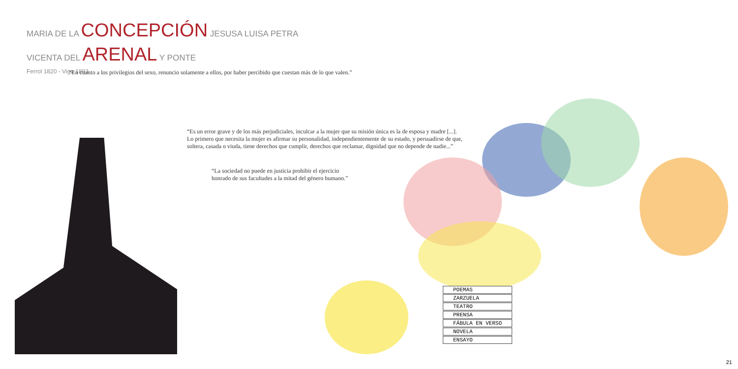MARIA DE LA CONCEPCIÓN JESUSA LUISA PETRA
VICENTA DEL ARENAL Y PONTE
Ferrol 1820 - Vigo 1893
“En cuanto a los privilegios del sexo, renuncio solamente a ellos, por haber percibido que cuestan más de lo que valen.”
“Es un error grave y de los más perjudiciales, inculcar a la mujer que su misión única es la de esposa y madre [...]. Lo primero que necesita la mujer es afirmar su personalidad, independientemente de su estado, y persuadirse de que, soltera, casada o viuda, tiene derechos que cumplir, derechos que reclamar, dignidad que no depende de nadie...”
“La sociedad no puede en justicia prohibir el ejercicio honrado de sus facultades a la mitad del género humano.”
POEMAS
ZARZUELA
TEATRO
PRENSA
FÁBULA EN VERSO
NOVELA
ENSAYO
21